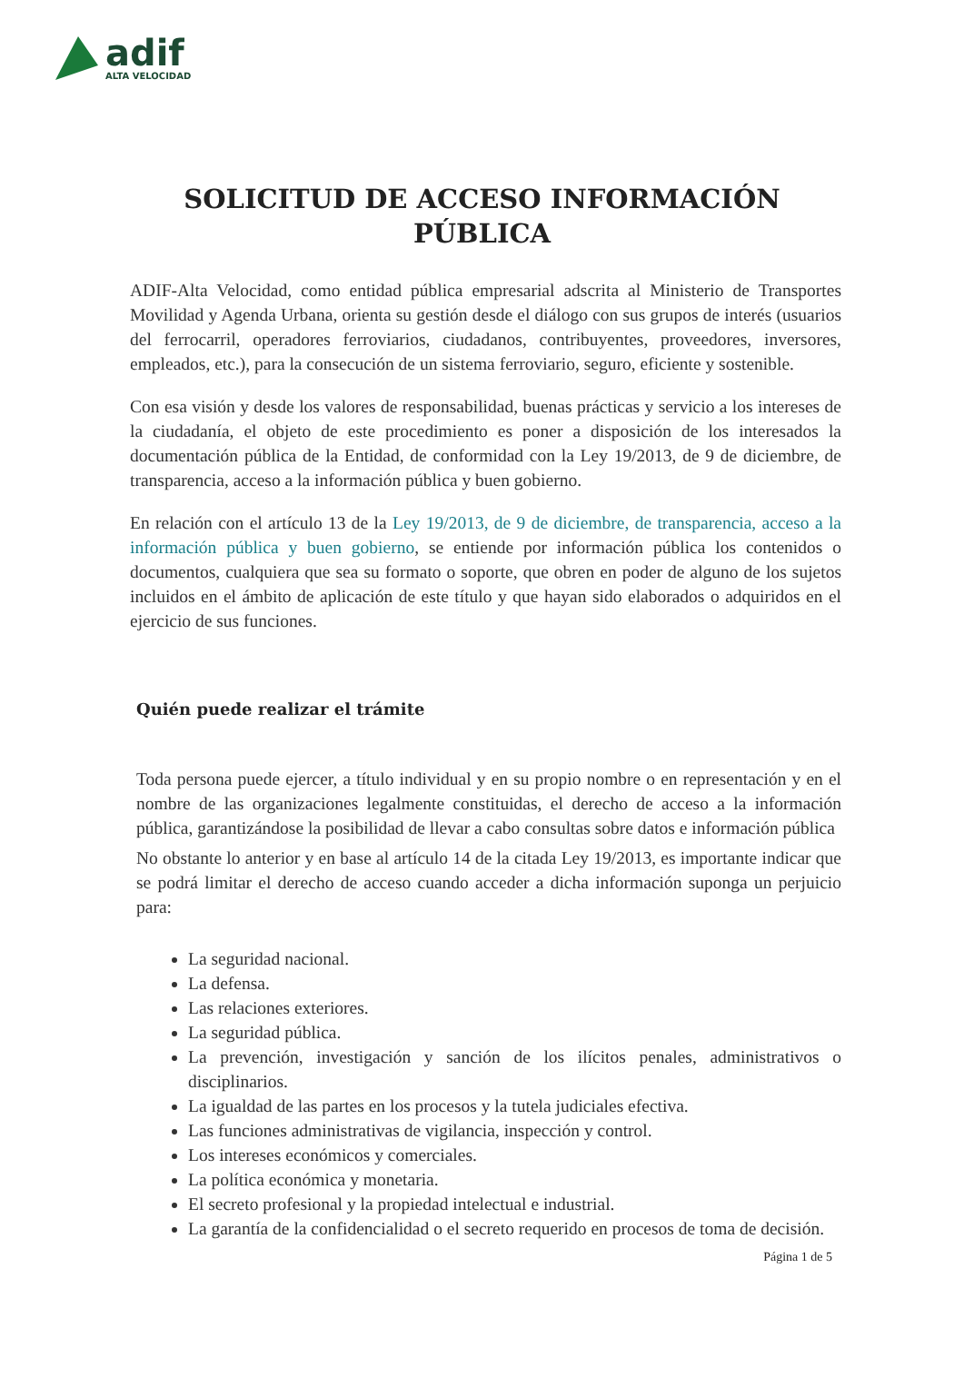adif
ALTA VELOCIDAD
SOLICITUD DE ACCESO INFORMACIÓN
PÚBLICA
ADIF-Alta Velocidad, como entidad pública empresarial adscrita al Ministerio de Transportes Movilidad y Agenda Urbana, orienta su gestión desde el diálogo con sus grupos de interés (usuarios del ferrocarril, operadores ferroviarios, ciudadanos, contribuyentes, proveedores, inversores, empleados, etc.), para la consecución de un sistema ferroviario, seguro, eficiente y sostenible.
Con esa visión y desde los valores de responsabilidad, buenas prácticas y servicio a los intereses de la ciudadanía, el objeto de este procedimiento es poner a disposición de los interesados la documentación pública de la Entidad, de conformidad con la Ley 19/2013, de 9 de diciembre, de transparencia, acceso a la información pública y buen gobierno.
En relación con el artículo 13 de la Ley 19/2013, de 9 de diciembre, de transparencia, acceso a la información pública y buen gobierno, se entiende por información pública los contenidos o documentos, cualquiera que sea su formato o soporte, que obren en poder de alguno de los sujetos incluidos en el ámbito de aplicación de este título y que hayan sido elaborados o adquiridos en el ejercicio de sus funciones.
Quién puede realizar el trámite
Toda persona puede ejercer, a título individual y en su propio nombre o en representación y en el nombre de las organizaciones legalmente constituidas, el derecho de acceso a la información pública, garantizándose la posibilidad de llevar a cabo consultas sobre datos e información pública
No obstante lo anterior y en base al artículo 14 de la citada Ley 19/2013, es importante indicar que se podrá limitar el derecho de acceso cuando acceder a dicha información suponga un perjuicio para:
La seguridad nacional.
La defensa.
Las relaciones exteriores.
La seguridad pública.
La prevención, investigación y sanción de los ilícitos penales, administrativos o disciplinarios.
La igualdad de las partes en los procesos y la tutela judiciales efectiva.
Las funciones administrativas de vigilancia, inspección y control.
Los intereses económicos y comerciales.
La política económica y monetaria.
El secreto profesional y la propiedad intelectual e industrial.
La garantía de la confidencialidad o el secreto requerido en procesos de toma de decisión.
Página 1 de 5